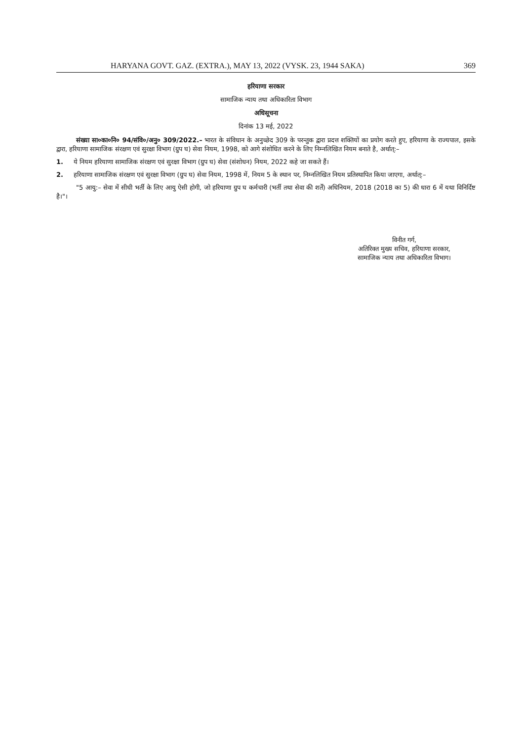HARYANA GOVT. GAZ. (EXTRA.), MAY 13, 2022 (VYSK. 23, 1944 SAKA) 369
हरियाणा सरकार
सामाजिक न्याय तथा अधिकारिता विभाग
अधिसूचना
दिनांक 13 मई, 2022
संख्या सा०का०नि० 94/संवि०/अनु० 309/2022.– भारत के संविधान के अनुच्छेद 309 के परन्तुक द्वारा प्रदत्त शक्तियों का प्रयोग करते हुए, हरियाणा के राज्यपाल, इसके द्वारा, हरियाणा सामाजिक संरक्षण एवं सुरक्षा विभाग (ग्रुप घ) सेवा नियम, 1998, को आगे संशोधित करने के लिए निम्नलिखित नियम बनाते है, अर्थात्:–
1. ये नियम हरियाणा सामाजिक संरक्षण एवं सुरक्षा विभाग (ग्रुप घ) सेवा (संशोधन) नियम, 2022 कहे जा सकते हैं।
2. हरियाणा सामाजिक संरक्षण एवं सुरक्षा विभाग (ग्रुप घ) सेवा नियम, 1998 में, नियम 5 के स्थान पर, निम्नलिखित नियम प्रतिस्थापित किया जाएगा, अर्थात्:–
"5 आयु:– सेवा में सीधी भर्ती के लिए आयु ऐसी होगी, जो हरियाणा ग्रुप घ कर्मचारी (भर्ती तथा सेवा की शर्तें) अधिनियम, 2018 (2018 का 5) की धारा 6 में यथा विनिर्दिष्ट है।"।
विनीत गर्ग,
अतिरिक्त मुख्य सचिव, हरियाणा सरकार,
सामाजिक न्याय तथा अधिकारिता विभाग।